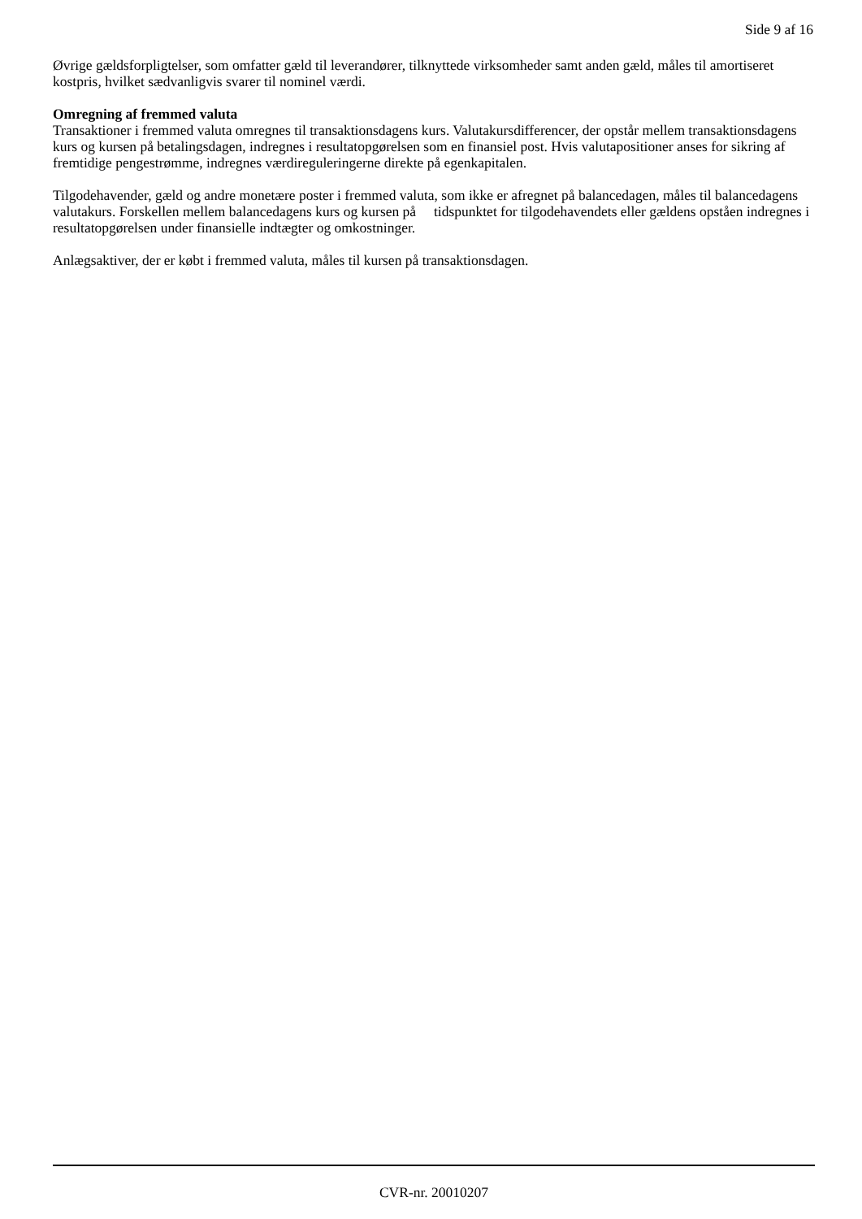Side 9 af 16
Øvrige gældsforpligtelser, som omfatter gæld til leverandører, tilknyttede virksomheder samt anden gæld, måles til amortiseret kostpris, hvilket sædvanligvis svarer til nominel værdi.
Omregning af fremmed valuta
Transaktioner i fremmed valuta omregnes til transaktionsdagens kurs. Valutakursdifferencer, der opstår mellem transaktionsdagens kurs og kursen på betalingsdagen, indregnes i resultatopgørelsen som en finansiel post. Hvis valutapositioner anses for sikring af fremtidige pengestrømme, indregnes værdireguleringerne direkte på egenkapitalen.
Tilgodehavender, gæld og andre monetære poster i fremmed valuta, som ikke er afregnet på balancedagen, måles til balancedagens valutakurs. Forskellen mellem balancedagens kurs og kursen på tidspunktet for tilgodehavendets eller gældens opståen indregnes i resultatopgørelsen under finansielle indtægter og omkostninger.
Anlægsaktiver, der er købt i fremmed valuta, måles til kursen på transaktionsdagen.
CVR-nr. 20010207